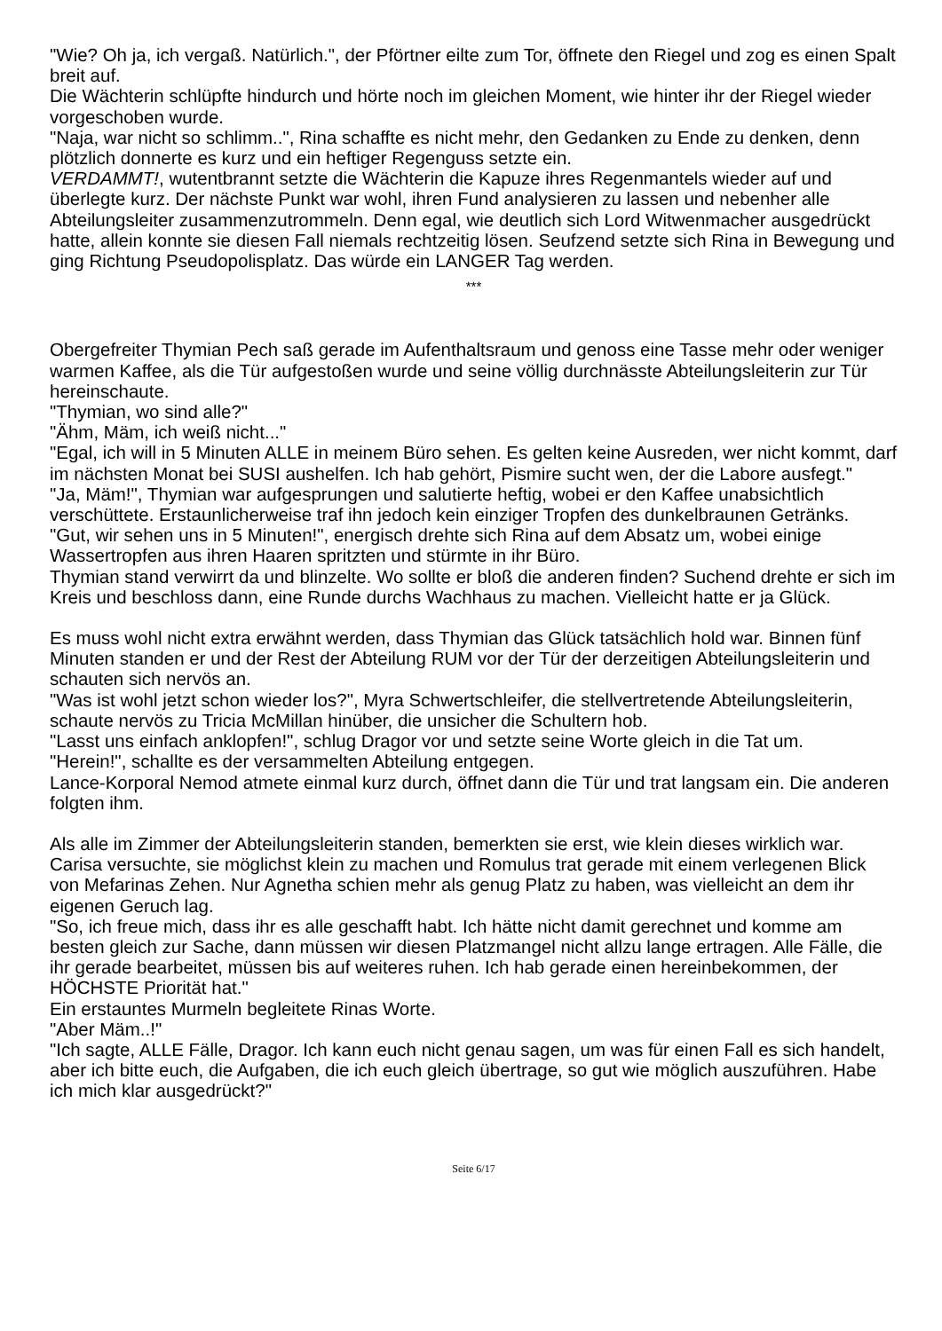"Wie? Oh ja, ich vergaß. Natürlich.", der Pförtner eilte zum Tor, öffnete den Riegel und zog es einen Spalt breit auf.
Die Wächterin schlüpfte hindurch und hörte noch im gleichen Moment, wie hinter ihr der Riegel wieder vorgeschoben wurde.
"Naja, war nicht so schlimm..", Rina schaffte es nicht mehr, den Gedanken zu Ende zu denken, denn plötzlich donnerte es kurz und ein heftiger Regenguss setzte ein.
VERDAMMT!, wutentbrannt setzte die Wächterin die Kapuze ihres Regenmantels wieder auf und überlegte kurz. Der nächste Punkt war wohl, ihren Fund analysieren zu lassen und nebenher alle Abteilungsleiter zusammenzutrommeln. Denn egal, wie deutlich sich Lord Witwenmacher ausgedrückt hatte, allein konnte sie diesen Fall niemals rechtzeitig lösen. Seufzend setzte sich Rina in Bewegung und ging Richtung Pseudopolisplatz. Das würde ein LANGER Tag werden.
***
Obergefreiter Thymian Pech saß gerade im Aufenthaltsraum und genoss eine Tasse mehr oder weniger warmen Kaffee, als die Tür aufgestoßen wurde und seine völlig durchnässte Abteilungsleiterin zur Tür hereinschaute.
"Thymian, wo sind alle?"
"Ähm, Mäm, ich weiß nicht..."
"Egal, ich will in 5 Minuten ALLE in meinem Büro sehen. Es gelten keine Ausreden, wer nicht kommt, darf im nächsten Monat bei SUSI aushelfen. Ich hab gehört, Pismire sucht wen, der die Labore ausfegt."
"Ja, Mäm!", Thymian war aufgesprungen und salutierte heftig, wobei er den Kaffee unabsichtlich verschüttete. Erstaunlicherweise traf ihn jedoch kein einziger Tropfen des dunkelbraunen Getränks.
"Gut, wir sehen uns in 5 Minuten!", energisch drehte sich Rina auf dem Absatz um, wobei einige Wassertropfen aus ihren Haaren spritzten und stürmte in ihr Büro.
Thymian stand verwirrt da und blinzelte. Wo sollte er bloß die anderen finden? Suchend drehte er sich im Kreis und beschloss dann, eine Runde durchs Wachhaus zu machen. Vielleicht hatte er ja Glück.
Es muss wohl nicht extra erwähnt werden, dass Thymian das Glück tatsächlich hold war. Binnen fünf Minuten standen er und der Rest der Abteilung RUM vor der Tür der derzeitigen Abteilungsleiterin und schauten sich nervös an.
"Was ist wohl jetzt schon wieder los?", Myra Schwertschleifer, die stellvertretende Abteilungsleiterin, schaute nervös zu Tricia McMillan hinüber, die unsicher die Schultern hob.
"Lasst uns einfach anklopfen!", schlug Dragor vor und setzte seine Worte gleich in die Tat um.
"Herein!", schallte es der versammelten Abteilung entgegen.
Lance-Korporal Nemod atmete einmal kurz durch, öffnet dann die Tür und trat langsam ein. Die anderen folgten ihm.
Als alle im Zimmer der Abteilungsleiterin standen, bemerkten sie erst, wie klein dieses wirklich war. Carisa versuchte, sie möglichst klein zu machen und Romulus trat gerade mit einem verlegenen Blick von Mefarinas Zehen. Nur Agnetha schien mehr als genug Platz zu haben, was vielleicht an dem ihr eigenen Geruch lag.
"So, ich freue mich, dass ihr es alle geschafft habt. Ich hätte nicht damit gerechnet und komme am besten gleich zur Sache, dann müssen wir diesen Platzmangel nicht allzu lange ertragen. Alle Fälle, die ihr gerade bearbeitet, müssen bis auf weiteres ruhen. Ich hab gerade einen hereinbekommen, der HÖCHSTE Priorität hat."
Ein erstauntes Murmeln begleitete Rinas Worte.
"Aber Mäm..!"
"Ich sagte, ALLE Fälle, Dragor. Ich kann euch nicht genau sagen, um was für einen Fall es sich handelt, aber ich bitte euch, die Aufgaben, die ich euch gleich übertrage, so gut wie möglich auszuführen. Habe ich mich klar ausgedrückt?"
Seite 6/17